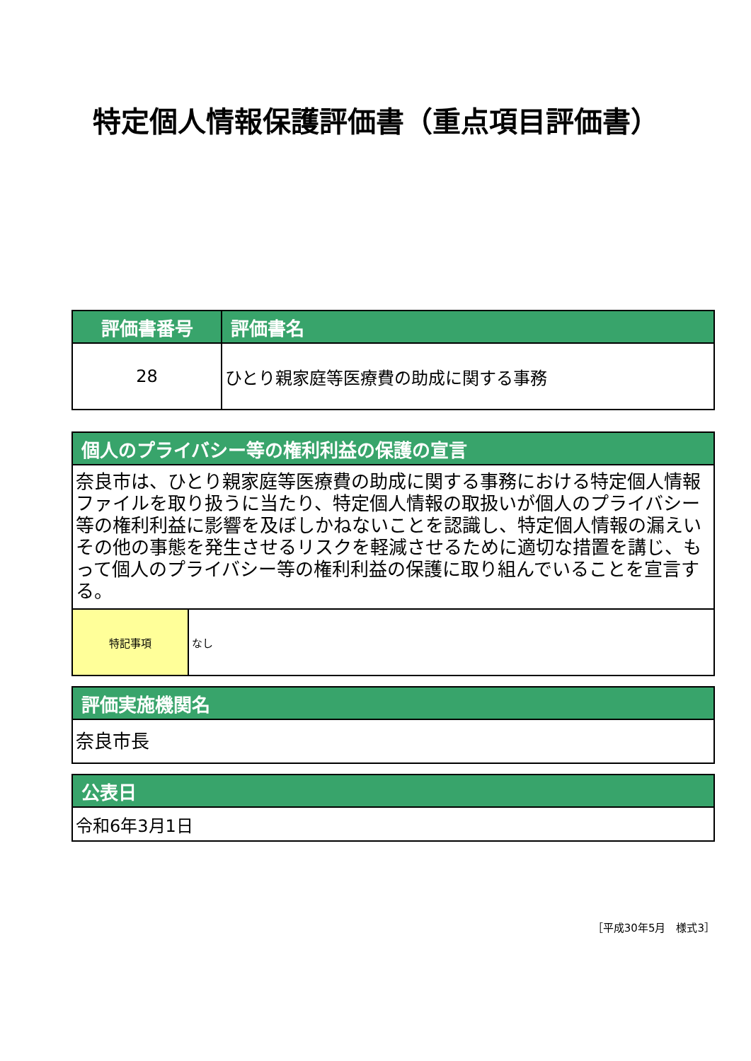特定個人情報保護評価書（重点項目評価書）
| 評価書番号 | 評価書名 |
| --- | --- |
| 28 | ひとり親家庭等医療費の助成に関する事務 |
| 個人のプライバシー等の権利利益の保護の宣言 | |
| --- | --- |
| 奈良市は、ひとり親家庭等医療費の助成に関する事務における特定個人情報ファイルを取り扱うに当たり、特定個人情報の取扱いが個人のプライバシー等の権利利益に影響を及ぼしかねないことを認識し、特定個人情報の漏えいその他の事態を発生させるリスクを軽減させるために適切な措置を講じ、もって個人のプライバシー等の権利利益の保護に取り組んでいることを宣言する。 | |
| 特記事項 | なし |
| 評価実施機関名 |
| --- |
| 奈良市長 |
| 公表日 |
| --- |
| 令和6年3月1日 |
［平成30年5月　様式3］